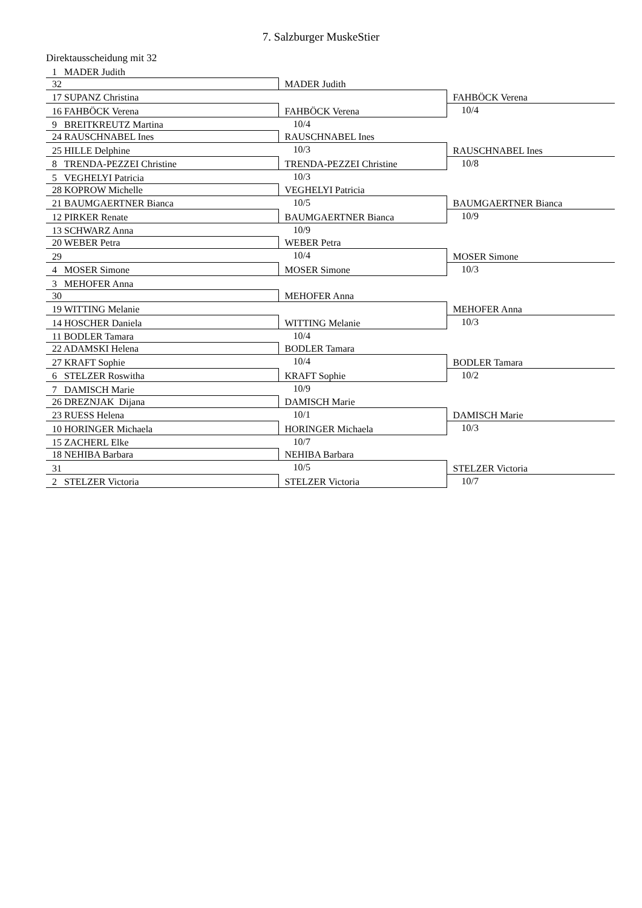7. Salzburger MuskeStier
Direktausscheidung mit 32
| 1 MADER Judith | | |
| | MADER Judith | |
| 32 | | |
| | | FAHBÖCK Verena |
| 17 SUPANZ Christina | | |
| | FAHBÖCK Verena | 10/4 |
| 16 FAHBÖCK Verena | | |
| | 10/4 | |
| 9 BREITKREUTZ Martina | | |
| | RAUSCHNABEL Ines | |
| 24 RAUSCHNABEL Ines | | |
| | 10/3 | RAUSCHNABEL Ines |
| 25 HILLE Delphine | | |
| | TRENDA-PEZZEI Christine | 10/8 |
| 8 TRENDA-PEZZEI Christine | | |
| | 10/3 | |
| 5 VEGHELYI Patricia | | |
| | VEGHELYI Patricia | |
| 28 KOPROW Michelle | | |
| | 10/5 | BAUMGAERTNER Bianca |
| 21 BAUMGAERTNER Bianca | | |
| | BAUMGAERTNER Bianca | 10/9 |
| 12 PIRKER Renate | | |
| | 10/9 | |
| 13 SCHWARZ Anna | | |
| | WEBER Petra | |
| 20 WEBER Petra | | |
| | 10/4 | MOSER Simone |
| 29 | | |
| | MOSER Simone | 10/3 |
| 4 MOSER Simone | | |
| 3 MEHOFER Anna | | |
| | MEHOFER Anna | |
| 30 | | |
| | | MEHOFER Anna |
| 19 WITTING Melanie | | |
| | WITTING Melanie | 10/3 |
| 14 HOSCHER Daniela | | |
| | 10/4 | |
| 11 BODLER Tamara | | |
| | BODLER Tamara | |
| 22 ADAMSKI Helena | | |
| | 10/4 | BODLER Tamara |
| 27 KRAFT Sophie | | |
| | KRAFT Sophie | 10/2 |
| 6 STELZER Roswitha | | |
| | 10/9 | |
| 7 DAMISCH Marie | | |
| | DAMISCH Marie | |
| 26 DREZNJAK Dijana | | |
| | 10/1 | DAMISCH Marie |
| 23 RUESS Helena | | |
| | HORINGER Michaela | 10/3 |
| 10 HORINGER Michaela | | |
| | 10/7 | |
| 15 ZACHERL Elke | | |
| | NEHIBA Barbara | |
| 18 NEHIBA Barbara | | |
| | 10/5 | STELZER Victoria |
| 31 | | |
| | STELZER Victoria | 10/7 |
| 2 STELZER Victoria | | |